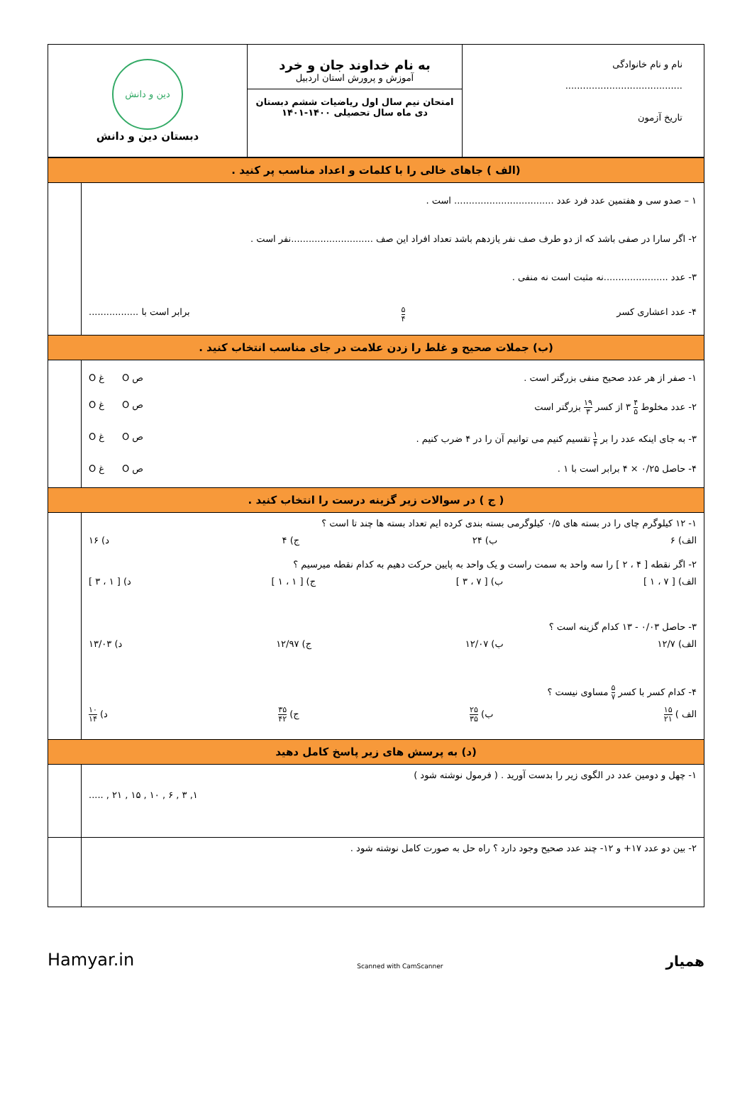| نام و نام خانوادگی ........................................ تاریخ آزمون | به نام خداوند جان و خرد آموزش و پرورش استان اردبیل امتحان نیم سال اول ریاضیات ششم دبستان دی ماه سال تحصیلی ۱۴۰۰-۱۴۰۱ | دین و دانش دبستان دین و دانش |
| (الف ) جاهای خالی را با کلمات و اعداد مناسب پر کنید . | |
| ۱ – صدو سی و هفتمین عدد فرد عدد .................................. است . ۲- اگر سارا در صفی باشد که از دو طرف صف نفر یازدهم باشد تعداد افراد این صف ............................نفر است . ۳- عدد ......................نه مثبت است نه منفی . ۴- عدد اعشاری کسر ۵ ۴ برابر است با ................. | |
| (ب) جملات صحیح و غلط را زدن علامت در جای مناسب انتخاب کنید . | |
| ۱- صفر از هر عدد صحیح منفی بزرگتر است . ص O غ O ۲- عدد مخلوط ۴ ۵ ۳ از کسر ۱۹ ۳ بزرگتر است ص O غ O ۳- به جای اینکه عدد را بر ۱ ۴ تقسیم کنیم می توانیم آن را در ۴ ضرب کنیم . ص O غ O ۴- حاصل ۰/۲۵ × ۴ برابر است با ۱ . ص O غ O | |
| ( ج ) در سوالات زیر گزینه درست را انتخاب کنید . | |
| ۱- ۱۲ کیلوگرم چای را در بسته های ۰/۵ کیلوگرمی بسته بندی کرده ایم تعداد بسته ها چند تا است ؟ الف) ۶ ب) ۲۴ ج) ۴ د) ۱۶ ۲- اگر نقطه [ ۴ ، ۲ ] را سه واحد به سمت راست و یک واحد به پایین حرکت دهیم به کدام نقطه میرسیم ؟ الف) [ ۷ ، ۱ ] ب) [ ۷ ، ۳ ] ج) [ ۱ ، ۱ ] د) [ ۱ ، ۳ ] ۳- حاصل ۰/۰۳ - ۱۳ کدام گزینه است ؟ الف) ۱۲/۷ ب) ۱۲/۰۷ ج) ۱۲/۹۷ د) ۱۳/۰۳ ۴- کدام کسر با کسر ۵ ۷ مساوی نیست ؟ الف ) ۱۵ ۲۱ ب) ۲۵ ۳۵ ج) ۳۵ ۴۲ د) ۱۰ ۱۴ | |
| (د) به پرسش های زیر پاسخ کامل دهید | |
| ۱- چهل و دومین عدد در الگوی زیر را بدست آورید . ( فرمول نوشته شود ) ۱, ۳ , ۶ , ۱۰ , ۱۵ , ۲۱ , ..... | |
| ۲- بین دو عدد ۱۷+ و ۱۲- چند عدد صحیح وجود دارد ؟ راه حل به صورت کامل نوشته شود . | |
Hamyar.in Scanned with CamScanner همیار